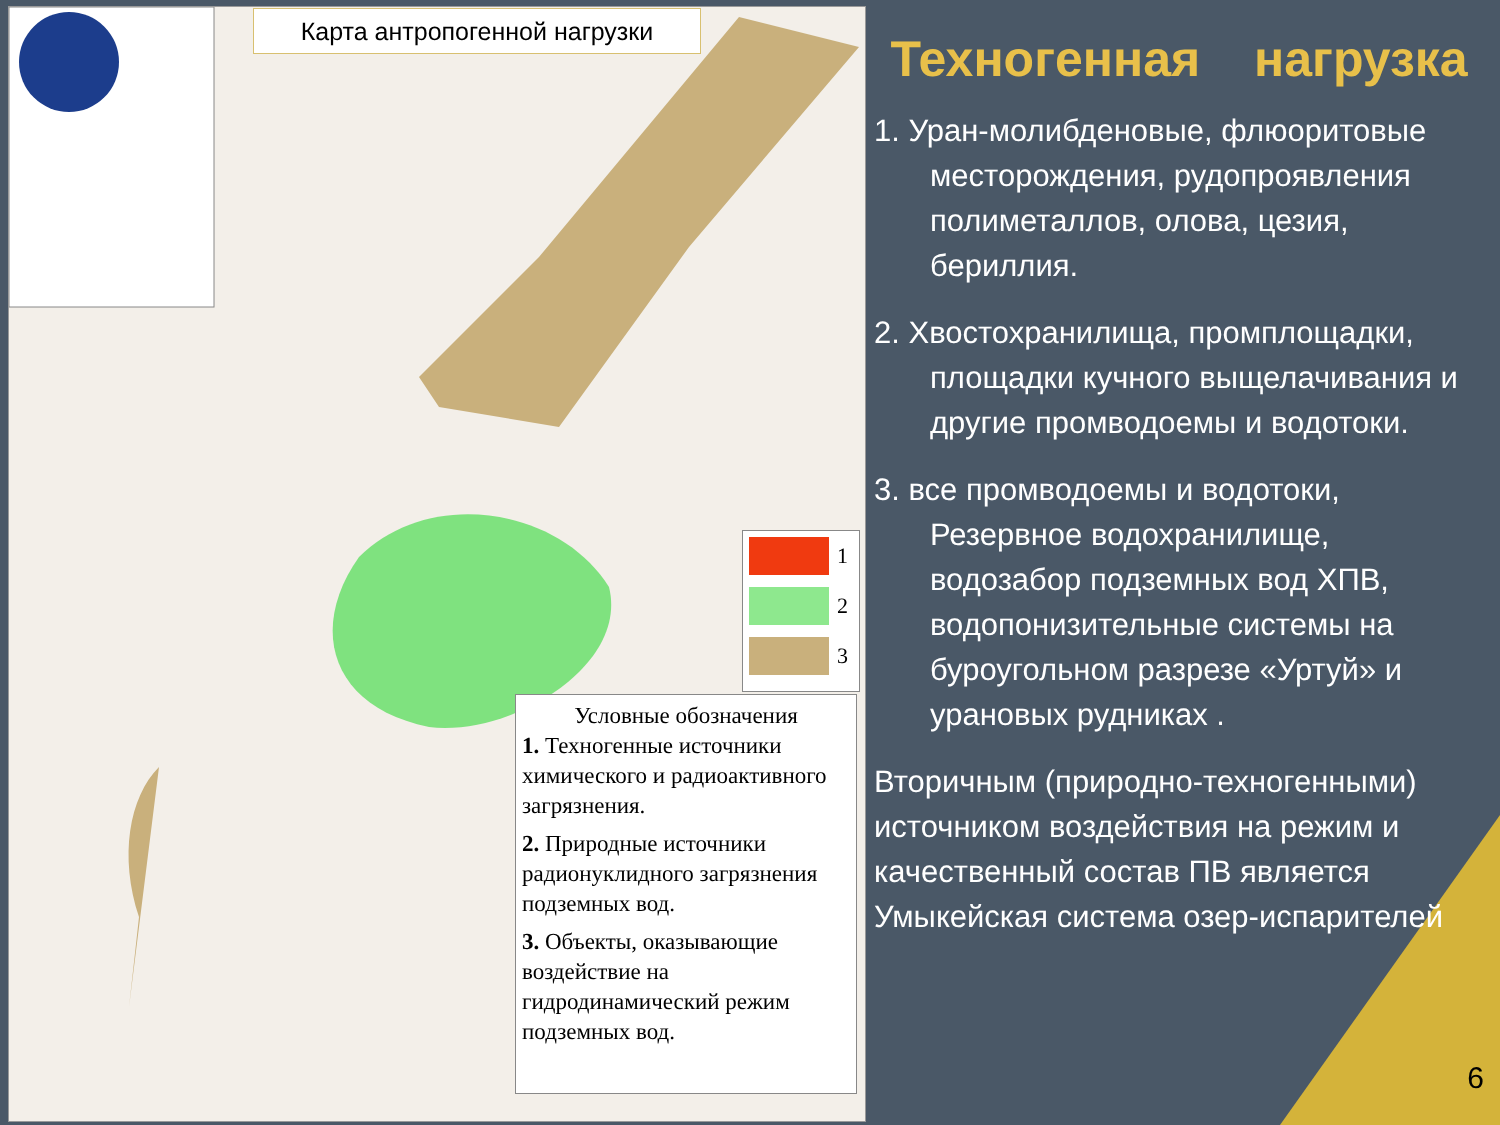Карта антропогенной нагрузки
1
2
3
Условные обозначения
1. Техногенные источники химического и радиоактивного загрязнения.
2. Природные источники радионуклидного загрязнения подземных вод.
3. Объекты, оказывающие воздействие на гидродинамический режим подземных вод.
Техногенная нагрузка
1. Уран-молибденовые, флюоритовые месторождения, рудопроявления полиметаллов, олова, цезия, бериллия.
2. Хвостохранилища, промплощадки, площадки кучного выщелачивания и другие промводоемы и водотоки.
3. все промводоемы и водотоки, Резервное водохранилище, водозабор подземных вод ХПВ, водопонизительные системы на буроугольном разрезе «Уртуй» и урановых рудниках .
Вторичным (природно-техногенными) источником воздействия на режим и качественный состав ПВ является Умыкейская система озер-испарителей
6